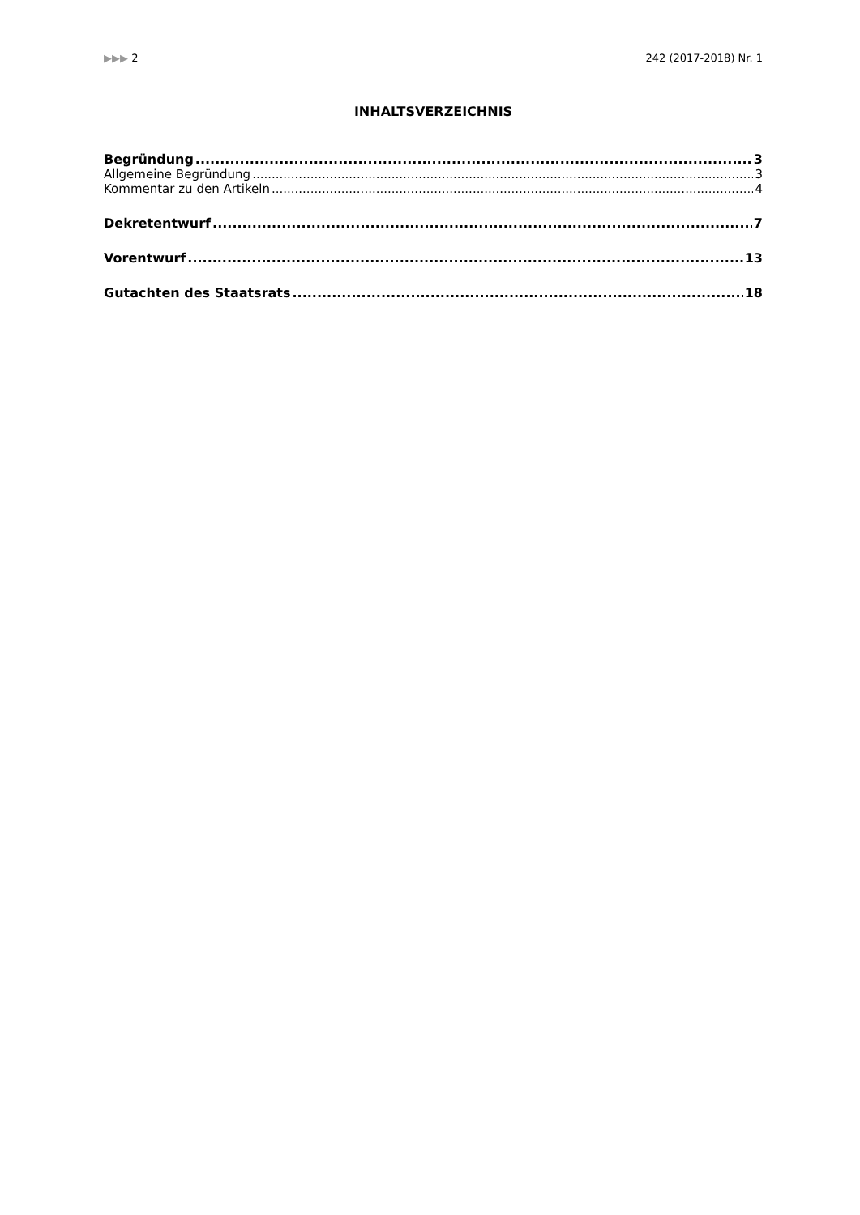▶▶▶ 2 242 (2017-2018) Nr. 1
INHALTSVERZEICHNIS
Begründung 3
Allgemeine Begründung 3
Kommentar zu den Artikeln 4
Dekretentwurf 7
Vorentwurf 13
Gutachten des Staatsrats 18